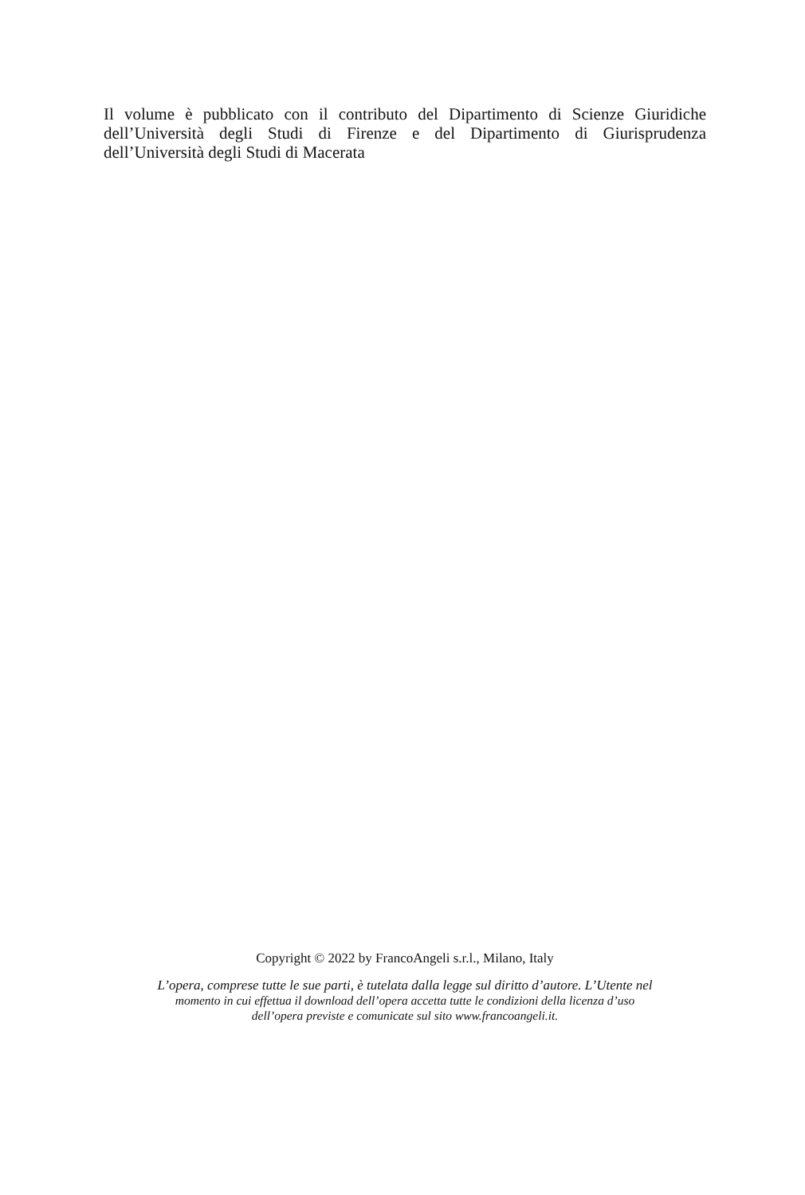Il volume è pubblicato con il contributo del Dipartimento di Scienze Giuridiche dell’Università degli Studi di Firenze e del Dipartimento di Giurisprudenza dell’Università degli Studi di Macerata
Copyright © 2022 by FrancoAngeli s.r.l., Milano, Italy
L’opera, comprese tutte le sue parti, è tutelata dalla legge sul diritto d’autore. L’Utente nel
momento in cui effettua il download dell’opera accetta tutte le condizioni della licenza d’uso
dell’opera previste e comunicate sul sito www.francoangeli.it.